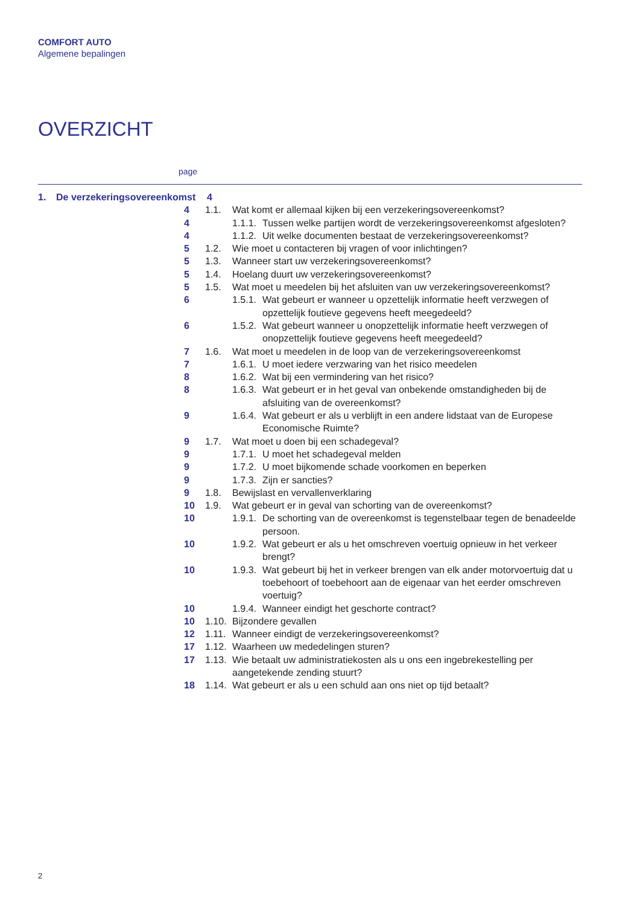COMFORT AUTO
Algemene bepalingen
OVERZICHT
page
1. De verzekeringsovereenkomst 4
4 1.1. Wat komt er allemaal kijken bij een verzekeringsovereenkomst?
4 1.1.1. Tussen welke partijen wordt de verzekeringsovereenkomst afgesloten?
4 1.1.2. Uit welke documenten bestaat de verzekeringsovereenkomst?
5 1.2. Wie moet u contacteren bij vragen of voor inlichtingen?
5 1.3. Wanneer start uw verzekeringsovereenkomst?
5 1.4. Hoelang duurt uw verzekeringsovereenkomst?
5 1.5. Wat moet u meedelen bij het afsluiten van uw verzekeringsovereenkomst?
6 1.5.1. Wat gebeurt er wanneer u opzettelijk informatie heeft verzwegen of opzettelijk foutieve gegevens heeft meegedeeld?
6 1.5.2. Wat gebeurt wanneer u onopzettelijk informatie heeft verzwegen of onopzettelijk foutieve gegevens heeft meegedeeld?
7 1.6. Wat moet u meedelen in de loop van de verzekeringsovereenkomst
7 1.6.1. U moet iedere verzwaring van het risico meedelen
8 1.6.2. Wat bij een vermindering van het risico?
8 1.6.3. Wat gebeurt er in het geval van onbekende omstandigheden bij de afsluiting van de overeenkomst?
9 1.6.4. Wat gebeurt er als u verblijft in een andere lidstaat van de Europese Economische Ruimte?
9 1.7. Wat moet u doen bij een schadegeval?
9 1.7.1. U moet het schadegeval melden
9 1.7.2. U moet bijkomende schade voorkomen en beperken
9 1.7.3. Zijn er sancties?
9 1.8. Bewijslast en vervallenverklaring
10 1.9. Wat gebeurt er in geval van schorting van de overeenkomst?
10 1.9.1. De schorting van de overeenkomst is tegenstelbaar tegen de benadeelde persoon.
10 1.9.2. Wat gebeurt er als u het omschreven voertuig opnieuw in het verkeer brengt?
10 1.9.3. Wat gebeurt bij het in verkeer brengen van elk ander motorvoertuig dat u toebehoort of toebehoort aan de eigenaar van het eerder omschreven voertuig?
10 1.9.4. Wanneer eindigt het geschorte contract?
10 1.10. Bijzondere gevallen
12 1.11. Wanneer eindigt de verzekeringsovereenkomst?
17 1.12. Waarheen uw mededelingen sturen?
17 1.13. Wie betaalt uw administratiekosten als u ons een ingebrekestelling per aangetekende zending stuurt?
18 1.14. Wat gebeurt er als u een schuld aan ons niet op tijd betaalt?
2